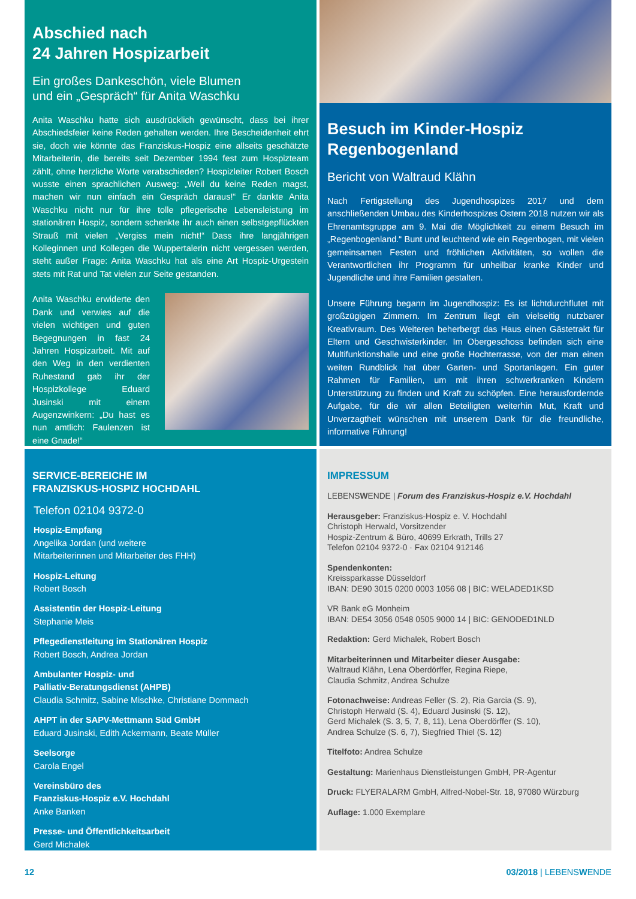Abschied nach
24 Jahren Hospizarbeit
Ein großes Dankeschön, viele Blumen
und ein „Gespräch“ für Anita Waschku
Anita Waschku hatte sich ausdrücklich gewünscht, dass bei ihrer Abschiedsfeier keine Reden gehalten werden. Ihre Bescheidenheit ehrt sie, doch wie könnte das Franziskus-Hospiz eine allseits geschätzte Mitarbeiterin, die bereits seit Dezember 1994 fest zum Hospizteam zählt, ohne herzliche Worte verabschieden? Hospizleiter Robert Bosch wusste einen sprachlichen Ausweg: „Weil du keine Reden magst, machen wir nun einfach ein Gespräch daraus!“ Er dankte Anita Waschku nicht nur für ihre tolle pflegerische Lebensleistung im stationären Hospiz, sondern schenkte ihr auch einen selbstgepflückten Strauß mit vielen „Vergiss mein nicht!“ Dass ihre langjährigen Kolleginnen und Kollegen die Wuppertalerin nicht vergessen werden, steht außer Frage: Anita Waschku hat als eine Art Hospiz-Urgestein stets mit Rat und Tat vielen zur Seite gestanden.
Anita Waschku erwiderte den Dank und verwies auf die vielen wichtigen und guten Begegnungen in fast 24 Jahren Hospizarbeit. Mit auf den Weg in den verdienten Ruhestand gab ihr der Hospizkollege Eduard Jusinski mit einem Augenzwinkern: „Du hast es nun amtlich: Faulenzen ist eine Gnade!“
Besuch im Kinder-Hospiz
Regenbogenland
Bericht von Waltraud Klähn
Nach Fertigstellung des Jugendhospizes 2017 und dem anschließenden Umbau des Kinderhospizes Ostern 2018 nutzen wir als Ehrenamtsgruppe am 9. Mai die Möglichkeit zu einem Besuch im „Regenbogenland.“ Bunt und leuchtend wie ein Regenbogen, mit vielen gemeinsamen Festen und fröhlichen Aktivitäten, so wollen die Verantwortlichen ihr Programm für unheilbar kranke Kinder und Jugendliche und ihre Familien gestalten.
Unsere Führung begann im Jugendhospiz: Es ist lichtdurchflutet mit großzügigen Zimmern. Im Zentrum liegt ein vielseitig nutzbarer Kreativraum. Des Weiteren beherbergt das Haus einen Gästetrakt für Eltern und Geschwisterkinder. Im Obergeschoss befinden sich eine Multifunktionshalle und eine große Hochterrasse, von der man einen weiten Rundblick hat über Garten- und Sportanlagen. Ein guter Rahmen für Familien, um mit ihren schwerkranken Kindern Unterstützung zu finden und Kraft zu schöpfen. Eine herausfordernde Aufgabe, für die wir allen Beteiligten weiterhin Mut, Kraft und Unverzagtheit wünschen mit unserem Dank für die freundliche, informative Führung!
SERVICE-BEREICHE IM
FRANZISKUS-HOSPIZ HOCHDAHL
Telefon 02104 9372-0
Hospiz-Empfang
Angelika Jordan (und weitere
Mitarbeiterinnen und Mitarbeiter des FHH)
Hospiz-Leitung
Robert Bosch
Assistentin der Hospiz-Leitung
Stephanie Meis
Pflegedienstleitung im Stationären Hospiz
Robert Bosch, Andrea Jordan
Ambulanter Hospiz- und
Palliativ-Beratungsdienst (AHPB)
Claudia Schmitz, Sabine Mischke, Christiane Dommach
AHPT in der SAPV-Mettmann Süd GmbH
Eduard Jusinski, Edith Ackermann, Beate Müller
Seelsorge
Carola Engel
Vereinsbüro des
Franziskus-Hospiz e.V. Hochdahl
Anke Banken
Presse- und Öffentlichkeitsarbeit
Gerd Michalek
IMPRESSUM
LEBENSWENDE | Forum des Franziskus-Hospiz e.V. Hochdahl
Herausgeber: Franziskus-Hospiz e. V. Hochdahl
Christoph Herwald, Vorsitzender
Hospiz-Zentrum & Büro, 40699 Erkrath, Trills 27
Telefon 02104 9372-0 · Fax 02104 912146
Spendenkonten:
Kreissparkasse Düsseldorf
IBAN: DE90 3015 0200 0003 1056 08 | BIC: WELADED1KSD
VR Bank eG Monheim
IBAN: DE54 3056 0548 0505 9000 14 | BIC: GENODED1NLD
Redaktion: Gerd Michalek, Robert Bosch
Mitarbeiterinnen und Mitarbeiter dieser Ausgabe:
Waltraud Klähn, Lena Oberdörffer, Regina Riepe,
Claudia Schmitz, Andrea Schulze
Fotonachweise: Andreas Feller (S. 2), Ria Garcia (S. 9),
Christoph Herwald (S. 4), Eduard Jusinski (S. 12),
Gerd Michalek (S. 3, 5, 7, 8, 11), Lena Oberdörffer (S. 10),
Andrea Schulze (S. 6, 7), Siegfried Thiel (S. 12)
Titelfoto: Andrea Schulze
Gestaltung: Marienhaus Dienstleistungen GmbH, PR-Agentur
Druck: FLYERALARM GmbH, Alfred-Nobel-Str. 18, 97080 Würzburg
Auflage: 1.000 Exemplare
12 03/2018 | LEBENSWENDE